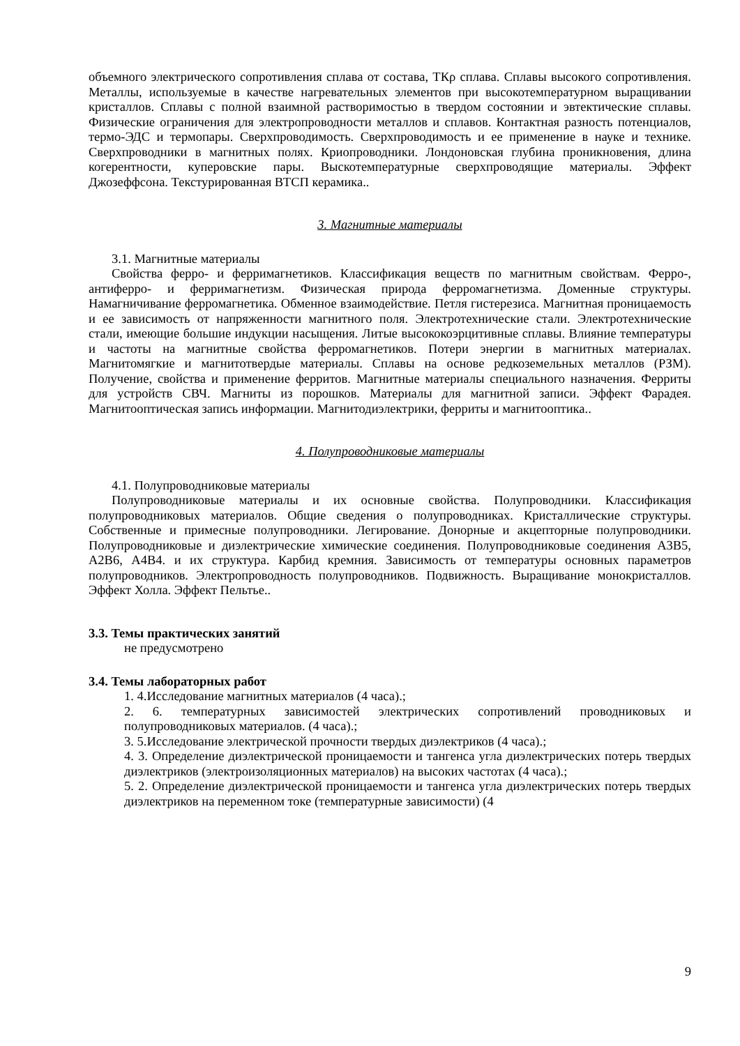объемного электрического сопротивления сплава от состава, ТКρ сплава. Сплавы высокого сопротивления. Металлы, используемые в качестве нагревательных элементов при высокотемпературном выращивании кристаллов. Сплавы с полной взаимной растворимостью в твердом состоянии и эвтектические сплавы. Физические ограничения для электропроводности металлов и сплавов. Контактная разность потенциалов, термо-ЭДС и термопары. Сверхпроводимость. Сверхпроводимость и ее применение в науке и технике. Сверхпроводники в магнитных полях. Криопроводники. Лондоновская глубина проникновения, длина когерентности, куперовские пары. Выскотемпературные сверхпроводящие материалы. Эффект Джозеффсона. Текстурированная ВТСП керамика..
3. Магнитные материалы
3.1. Магнитные материалы
Свойства ферро- и ферримагнетиков. Классификация веществ по магнитным свойствам. Ферро-, антиферро- и ферримагнетизм. Физическая природа ферромагнетизма. Доменные структуры. Намагничивание ферромагнетика. Обменное взаимодействие. Петля гистерезиса. Магнитная проницаемость и ее зависимость от напряженности магнитного поля. Электротехнические стали. Электротехнические стали, имеющие большие индукции насыщения. Литые высококоэрцитивные сплавы. Влияние температуры и частоты на магнитные свойства ферромагнетиков. Потери энергии в магнитных материалах. Магнитомягкие и магнитотвердые материалы. Сплавы на основе редкоземельных металлов (РЗМ). Получение, свойства и применение ферритов. Магнитные материалы специального назначения. Ферриты для устройств СВЧ. Магниты из порошков. Материалы для магнитной записи. Эффект Фарадея. Магнитооптическая запись информации. Магнитодиэлектрики, ферриты и магнитооптика..
4. Полупроводниковые материалы
4.1. Полупроводниковые материалы
Полупроводниковые материалы и их основные свойства. Полупроводники. Классификация полупроводниковых материалов. Общие сведения о полупроводниках. Кристаллические структуры. Собственные и примесные полупроводники. Легирование. Донорные и акцепторные полупроводники. Полупроводниковые и диэлектрические химические соединения. Полупроводниковые соединения А3В5, А2В6, А4В4. и их структура. Карбид кремния. Зависимость от температуры основных параметров полупроводников. Электропроводность полупроводников. Подвижность. Выращивание монокристаллов. Эффект Холла. Эффект Пельтье..
3.3. Темы практических занятий
не предусмотрено
3.4. Темы лабораторных работ
1. 4.Исследование магнитных материалов (4 часа).;
2. 6. температурных зависимостей электрических сопротивлений проводниковых и полупроводниковых материалов. (4 часа).;
3. 5.Исследование электрической прочности твердых диэлектриков (4 часа).;
4. 3. Определение диэлектрической проницаемости и тангенса угла диэлектрических потерь твердых диэлектриков (электроизоляционных материалов) на высоких частотах (4 часа).;
5. 2. Определение диэлектрической проницаемости и тангенса угла диэлектрических потерь твердых диэлектриков на переменном токе (температурные зависимости) (4
9